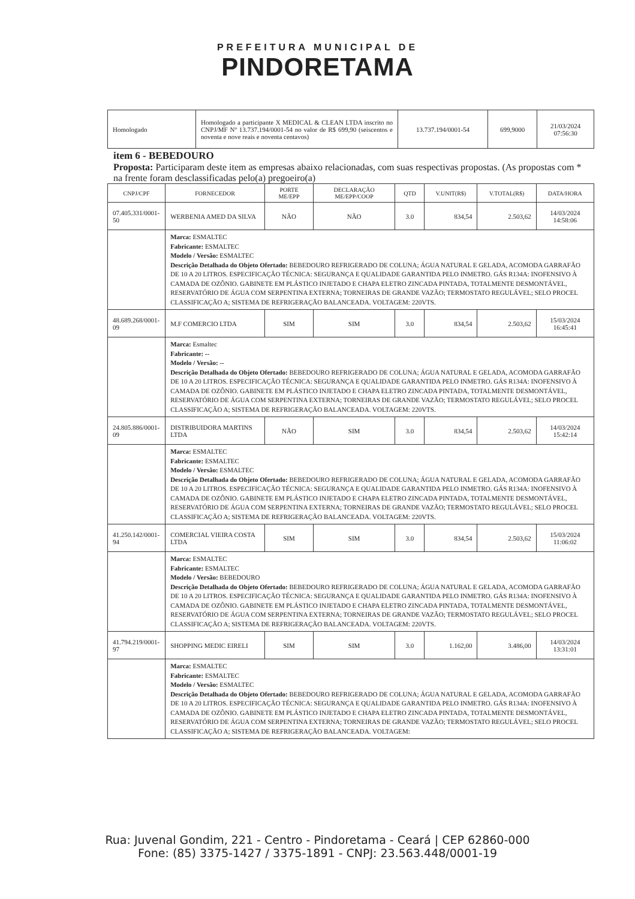PREFEITURA MUNICIPAL DE
PINDORETAMA
| Homologado | Homologado a participante X MEDICAL & CLEAN LTDA inscrito no CNPJ/MF Nº 13.737.194/0001-54 no valor de R$ 699,90 (seiscentos e noventa e nove reais e noventa centavos) | 13.737.194/0001-54 | 699,9000 | 21/03/2024 07:56:30 |
item 6 - BEBEDOURO
Proposta: Participaram deste item as empresas abaixo relacionadas, com suas respectivas propostas. (As propostas com * na frente foram desclassificadas pelo(a) pregoeiro(a)
| CNPJ/CPF | FORNECEDOR | PORTE ME/EPP | DECLARAÇÃO ME/EPP/COOP | QTD | V.UNIT(R$) | V.TOTAL(R$) | DATA/HORA |
| --- | --- | --- | --- | --- | --- | --- | --- |
| 07.405.331/0001-50 | WERBENIA AMED DA SILVA | NÃO | NÃO | 3.0 | 834,54 | 2.503,62 | 14/03/2024 14:58:06 |
| | Marca: ESMALTEC Fabricante: ESMALTEC Modelo / Versão: ESMALTEC Descrição Detalhada do Objeto Ofertado: BEBEDOURO REFRIGERADO DE COLUNA; ÁGUA NATURAL E GELADA, ACOMODA GARRAFÃO DE 10 A 20 LITROS. ESPECIFICAÇÃO TÉCNICA: SEGURANÇA E QUALIDADE GARANTIDA PELO INMETRO. GÁS R134A: INOFENSIVO À CAMADA DE OZÔNIO. GABINETE EM PLÁSTICO INJETADO E CHAPA ELETRO ZINCADA PINTADA, TOTALMENTE DESMONTÁVEL, RESERVATÓRIO DE ÁGUA COM SERPENTINA EXTERNA; TORNEIRAS DE GRANDE VAZÃO; TERMOSTATO REGULÁVEL; SELO PROCEL CLASSIFICAÇÃO A; SISTEMA DE REFRIGERAÇÃO BALANCEADA. VOLTAGEM: 220VTS. | | | | | | |
| 48.689.268/0001-09 | M.F COMERCIO LTDA | SIM | SIM | 3.0 | 834,54 | 2.503,62 | 15/03/2024 16:45:41 |
| | Marca: Esmaltec Fabricante: -- Modelo / Versão: -- Descrição Detalhada do Objeto Ofertado: BEBEDOURO REFRIGERADO DE COLUNA; ÁGUA NATURAL E GELADA, ACOMODA GARRAFÃO DE 10 A 20 LITROS. ESPECIFICAÇÃO TÉCNICA: SEGURANÇA E QUALIDADE GARANTIDA PELO INMETRO. GÁS R134A: INOFENSIVO À CAMADA DE OZÔNIO. GABINETE EM PLÁSTICO INJETADO E CHAPA ELETRO ZINCADA PINTADA, TOTALMENTE DESMONTÁVEL, RESERVATÓRIO DE ÁGUA COM SERPENTINA EXTERNA; TORNEIRAS DE GRANDE VAZÃO; TERMOSTATO REGULÁVEL; SELO PROCEL CLASSIFICAÇÃO A; SISTEMA DE REFRIGERAÇÃO BALANCEADA. VOLTAGEM: 220VTS. | | | | | | |
| 24.805.886/0001-09 | DISTRIBUIDORA MARTINS LTDA | NÃO | SIM | 3.0 | 834,54 | 2.503,62 | 14/03/2024 15:42:14 |
| | Marca: ESMALTEC Fabricante: ESMALTEC Modelo / Versão: ESMALTEC Descrição Detalhada do Objeto Ofertado: BEBEDOURO REFRIGERADO DE COLUNA; ÁGUA NATURAL E GELADA, ACOMODA GARRAFÃO DE 10 A 20 LITROS. ESPECIFICAÇÃO TÉCNICA: SEGURANÇA E QUALIDADE GARANTIDA PELO INMETRO. GÁS R134A: INOFENSIVO À CAMADA DE OZÔNIO. GABINETE EM PLÁSTICO INJETADO E CHAPA ELETRO ZINCADA PINTADA, TOTALMENTE DESMONTÁVEL, RESERVATÓRIO DE ÁGUA COM SERPENTINA EXTERNA; TORNEIRAS DE GRANDE VAZÃO; TERMOSTATO REGULÁVEL; SELO PROCEL CLASSIFICAÇÃO A; SISTEMA DE REFRIGERAÇÃO BALANCEADA. VOLTAGEM: 220VTS. | | | | | | |
| 41.250.142/0001-94 | COMERCIAL VIEIRA COSTA LTDA | SIM | SIM | 3.0 | 834,54 | 2.503,62 | 15/03/2024 11:06:02 |
| | Marca: ESMALTEC Fabricante: ESMALTEC Modelo / Versão: BEBEDOURO Descrição Detalhada do Objeto Ofertado: BEBEDOURO REFRIGERADO DE COLUNA; ÁGUA NATURAL E GELADA, ACOMODA GARRAFÃO DE 10 A 20 LITROS. ESPECIFICAÇÃO TÉCNICA: SEGURANÇA E QUALIDADE GARANTIDA PELO INMETRO. GÁS R134A: INOFENSIVO À CAMADA DE OZÔNIO. GABINETE EM PLÁSTICO INJETADO E CHAPA ELETRO ZINCADA PINTADA, TOTALMENTE DESMONTÁVEL, RESERVATÓRIO DE ÁGUA COM SERPENTINA EXTERNA; TORNEIRAS DE GRANDE VAZÃO; TERMOSTATO REGULÁVEL; SELO PROCEL CLASSIFICAÇÃO A; SISTEMA DE REFRIGERAÇÃO BALANCEADA. VOLTAGEM: 220VTS. | | | | | | |
| 41.794.219/0001-97 | SHOPPING MEDIC EIRELI | SIM | SIM | 3.0 | 1.162,00 | 3.486,00 | 14/03/2024 13:31:01 |
| | Marca: ESMALTEC Fabricante: ESMALTEC Modelo / Versão: ESMALTEC Descrição Detalhada do Objeto Ofertado: BEBEDOURO REFRIGERADO DE COLUNA; ÁGUA NATURAL E GELADA, ACOMODA GARRAFÃO DE 10 A 20 LITROS. ESPECIFICAÇÃO TÉCNICA: SEGURANÇA E QUALIDADE GARANTIDA PELO INMETRO. GÁS R134A: INOFENSIVO À CAMADA DE OZÔNIO. GABINETE EM PLÁSTICO INJETADO E CHAPA ELETRO ZINCADA PINTADA, TOTALMENTE DESMONTÁVEL, RESERVATÓRIO DE ÁGUA COM SERPENTINA EXTERNA; TORNEIRAS DE GRANDE VAZÃO; TERMOSTATO REGULÁVEL; SELO PROCEL CLASSIFICAÇÃO A; SISTEMA DE REFRIGERAÇÃO BALANCEADA. VOLTAGEM: | | | | | | |
Rua: Juvenal Gondim, 221 - Centro - Pindoretama - Ceará | CEP 62860-000
Fone: (85) 3375-1427 / 3375-1891 - CNPJ: 23.563.448/0001-19